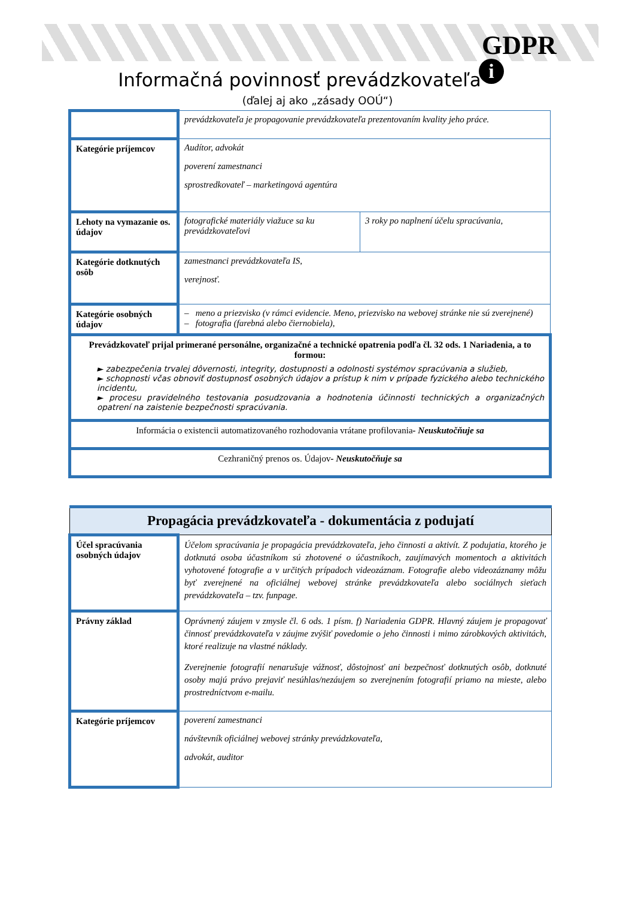GDPR
i
Informačná povinnosť prevádzkovateľa
(ďalej aj ako „zásady OOÚ“)
| | prevádzkovateľa je propagovanie prevádzkovateľa prezentovaním kvality jeho práce. | |
| Kategórie príjemcov | Audítor, advokát poverení zamestnanci sprostredkovateľ – marketingová agentúra | |
| Lehoty na vymazanie os. údajov | fotografické materiály viažuce sa ku prevádzkovateľovi | 3 roky po naplnení účelu spracúvania, |
| Kategórie dotknutých osôb | zamestnanci prevádzkovateľa IS, verejnosť. | |
| Kategórie osobných údajov | – meno a priezvisko (v rámci evidencie. Meno, priezvisko na webovej stránke nie sú zverejnené) – fotografia (farebná alebo čiernobiela), | |
| Prevádzkovateľ prijal primerané personálne, organizačné a technické opatrenia podľa čl. 32 ods. 1 Nariadenia, a to formou: ► zabezpečenia trvalej dôvernosti, integrity, dostupnosti a odolnosti systémov spracúvania a služieb, ► schopnosti včas obnoviť dostupnosť osobných údajov a prístup k nim v prípade fyzického alebo technického incidentu, ► procesu pravidelného testovania posudzovania a hodnotenia účinnosti technických a organizačných opatrení na zaistenie bezpečnosti spracúvania. | | |
| Informácia o existencii automatizovaného rozhodovania vrátane profilovania - Neuskutočňuje sa | | |
| Cezhraničný prenos os. Údajov - Neuskutočňuje sa | | |
| Propagácia prevádzkovateľa - dokumentácia z podujatí | |
| Účel spracúvania osobných údajov | Účelom spracúvania je propagácia prevádzkovateľa, jeho činnosti a aktivít. Z podujatia, ktorého je dotknutá osoba účastníkom sú zhotovené o účastníkoch, zaujímavých momentoch a aktivitách vyhotovené fotografie a v určitých prípadoch videozáznam. Fotografie alebo videozáznamy môžu byť zverejnené na oficiálnej webovej stránke prevádzkovateľa alebo sociálnych sieťach prevádzkovateľa – tzv. funpage. |
| Právny základ | Oprávnený záujem v zmysle čl. 6 ods. 1 písm. f) Nariadenia GDPR. Hlavný záujem je propagovať činnosť prevádzkovateľa v záujme zvýšiť povedomie o jeho činnosti i mimo zárobkových aktivitách, ktoré realizuje na vlastné náklady. Zverejnenie fotografií nenarušuje vážnosť, dôstojnosť ani bezpečnosť dotknutých osôb, dotknuté osoby majú právo prejaviť nesúhlas/nezáujem so zverejnením fotografií priamo na mieste, alebo prostredníctvom e-mailu. |
| Kategórie príjemcov | poverení zamestnanci návštevník oficiálnej webovej stránky prevádzkovateľa, advokát, auditor |